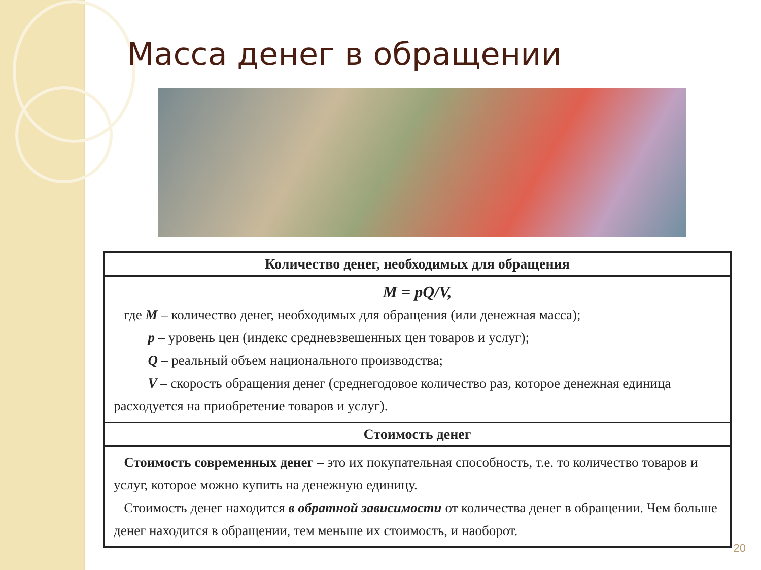Масса денег в обращении
| Количество денег, необходимых для обращения |
| --- |
| M = pQ/V, где M – количество денег, необходимых для обращения (или денежная масса); p – уровень цен (индекс средневзвешенных цен товаров и услуг); Q – реальный объем национального производства; V – скорость обращения денег (среднегодовое количество раз, которое денежная единица расходуется на приобретение товаров и услуг). |
| Стоимость денег |
| Стоимость современных денег – это их покупательная способность, т.е. то количество товаров и услуг, которое можно купить на денежную единицу. Стоимость денег находится в обратной зависимости от количества денег в обращении. Чем больше денег находится в обращении, тем меньше их стоимость, и наоборот. |
20